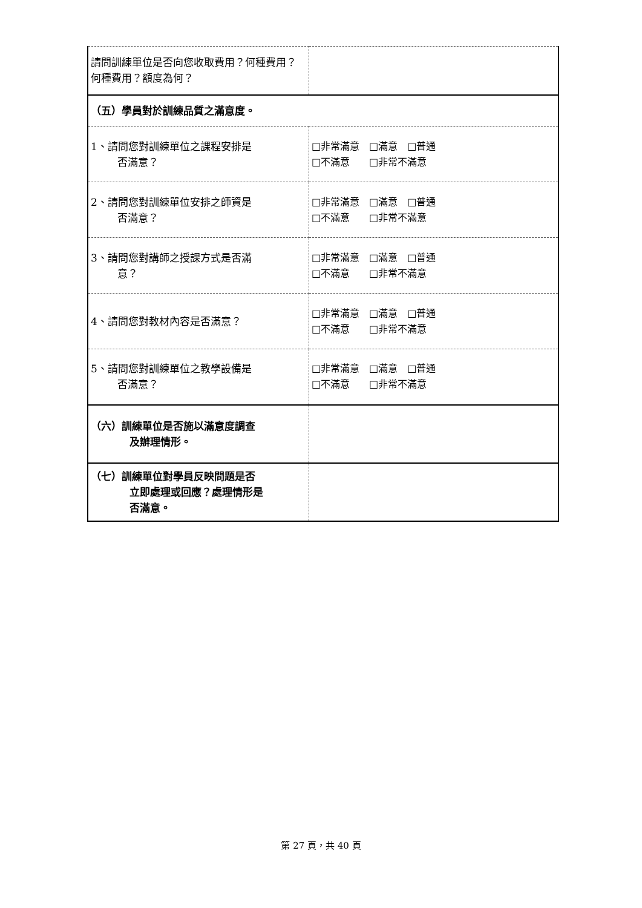| 請問訓練單位是否向您收取費用？何種費用？何種費用？額度為何？ | |
| （五）學員對於訓練品質之滿意度。 | |
| 1、請問您對訓練單位之課程安排是 否滿意？ | □非常滿意 □滿意 □普通 □不滿意 □非常不滿意 |
| 2、請問您對訓練單位安排之師資是 否滿意？ | □非常滿意 □滿意 □普通 □不滿意 □非常不滿意 |
| 3、請問您對講師之授課方式是否滿 意？ | □非常滿意 □滿意 □普通 □不滿意 □非常不滿意 |
| 4、請問您對教材內容是否滿意？ | □非常滿意 □滿意 □普通 □不滿意 □非常不滿意 |
| 5、請問您對訓練單位之教學設備是 否滿意？ | □非常滿意 □滿意 □普通 □不滿意 □非常不滿意 |
| （六）訓練單位是否施以滿意度調查 及辦理情形。 | |
| （七）訓練單位對學員反映問題是否 立即處理或回應？處理情形是 否滿意。 | |
第 27 頁，共 40 頁